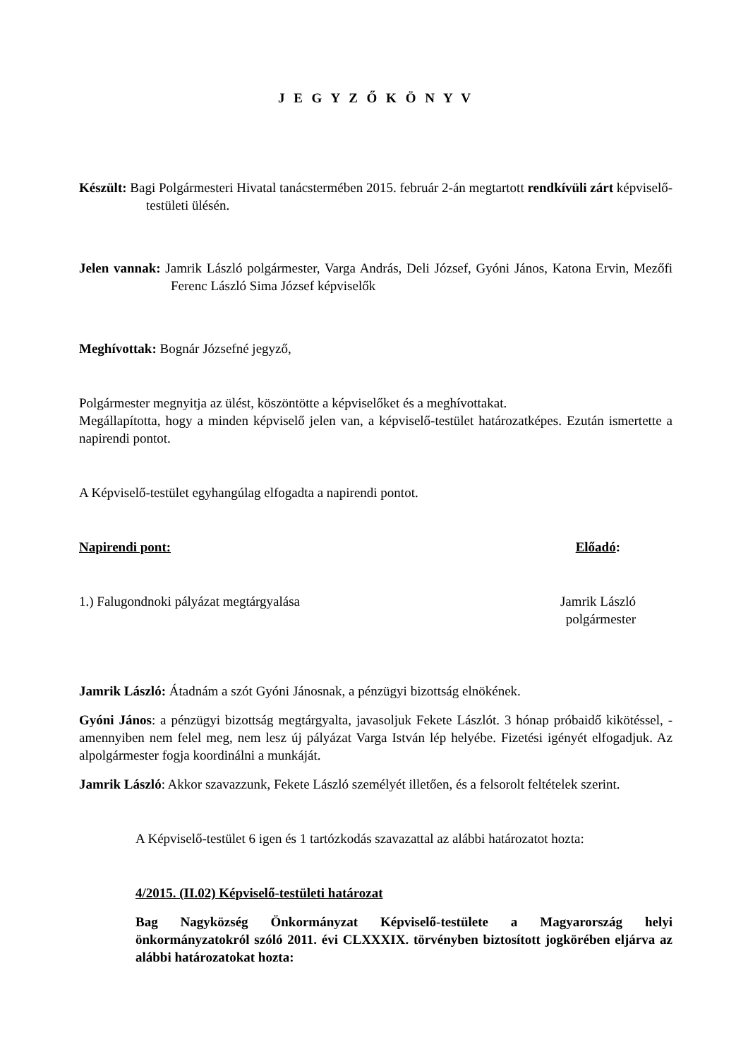J E G Y Z Ő K Ö N Y V
Készült: Bagi Polgármesteri Hivatal tanácstermében 2015. február 2-án megtartott rendkívüli zárt képviselő-testületi ülésén.
Jelen vannak: Jamrik László polgármester, Varga András, Deli József, Gyóni János, Katona Ervin, Mezőfi Ferenc László Sima József képviselők
Meghívottak: Bognár Józsefné jegyző,
Polgármester megnyitja az ülést, köszöntötte a képviselőket és a meghívottakat.
Megállapította, hogy a minden képviselő jelen van, a képviselő-testület határozatképes. Ezután ismertette a napirendi pontot.
A Képviselő-testület egyhangúlag elfogadta a napirendi pontot.
Napirendi pont: Előadó:
1.) Falugondnoki pályázat megtárgyalása Jamrik László
polgármester
Jamrik László: Átadnám a szót Gyóni Jánosnak, a pénzügyi bizottság elnökének.
Gyóni János: a pénzügyi bizottság megtárgyalta, javasoljuk Fekete Lászlót. 3 hónap próbaidő kikötéssel, - amennyiben nem felel meg, nem lesz új pályázat Varga István lép helyébe. Fizetési igényét elfogadjuk. Az alpolgármester fogja koordinálni a munkáját.
Jamrik László: Akkor szavazzunk, Fekete László személyét illetően, és a felsorolt feltételek szerint.
A Képviselő-testület 6 igen és 1 tartózkodás szavazattal az alábbi határozatot hozta:
4/2015. (II.02) Képviselő-testületi határozat
Bag Nagyközség Önkormányzat Képviselő-testülete a Magyarország helyi önkormányzatokról szóló 2011. évi CLXXXIX. törvényben biztosított jogkörében eljárva az alábbi határozatokat hozta: